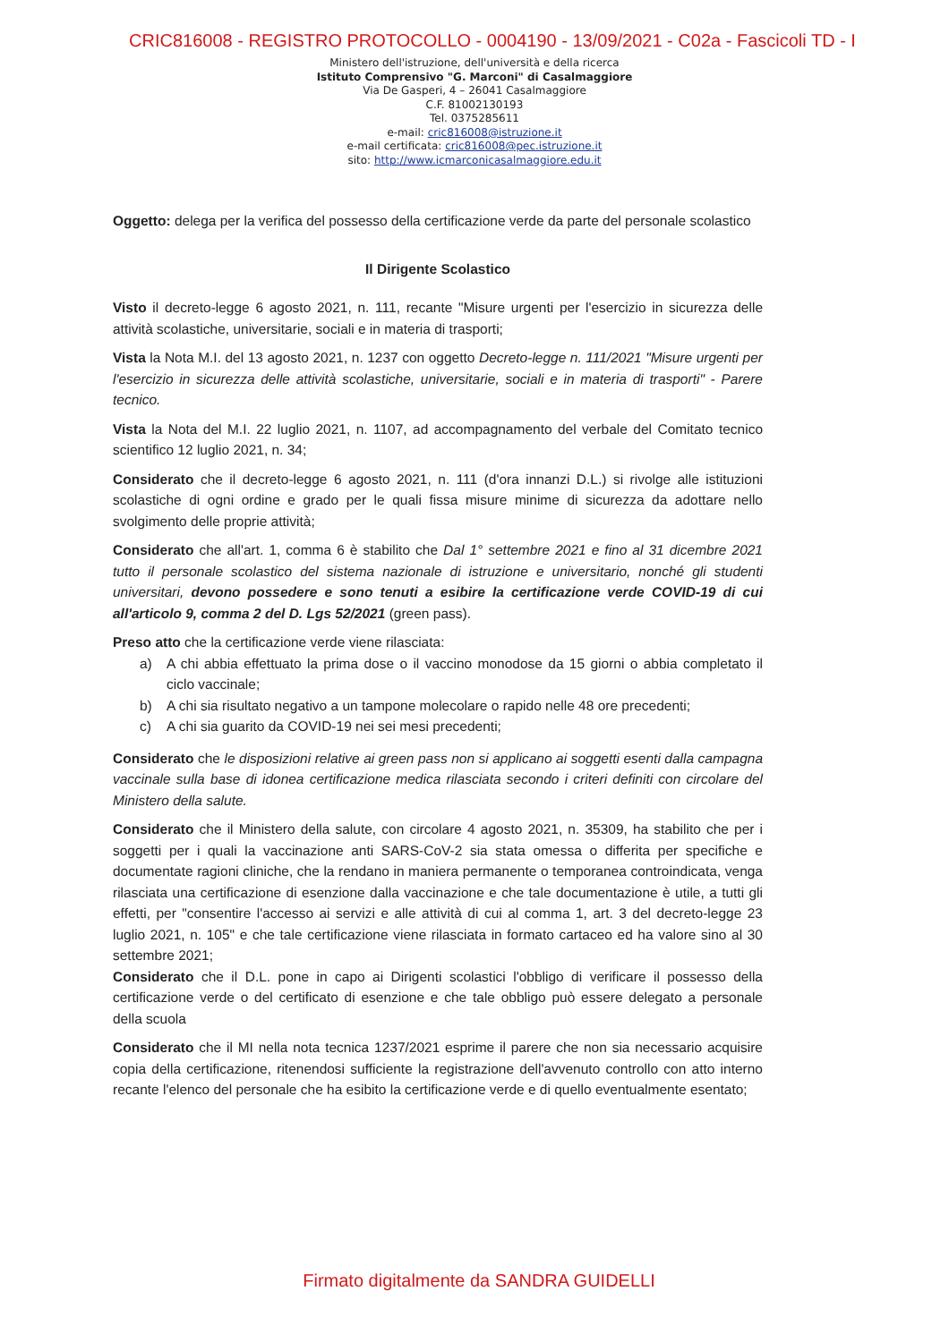CRIC816008 - REGISTRO PROTOCOLLO - 0004190 - 13/09/2021 - C02a - Fascicoli TD - I
Ministero dell'istruzione, dell'università e della ricerca
Istituto Comprensivo "G. Marconi" di Casalmaggiore
Via De Gasperi, 4 – 26041 Casalmaggiore
C.F. 81002130193
Tel. 0375285611
e-mail: cric816008@istruzione.it
e-mail certificata: cric816008@pec.istruzione.it
sito: http://www.icmarconicasalmaggiore.edu.it
Oggetto: delega per la verifica del possesso della certificazione verde da parte del personale scolastico
Il Dirigente Scolastico
Visto il decreto-legge 6 agosto 2021, n. 111, recante "Misure urgenti per l'esercizio in sicurezza delle attività scolastiche, universitarie, sociali e in materia di trasporti;
Vista la Nota M.I. del 13 agosto 2021, n. 1237 con oggetto Decreto-legge n. 111/2021 "Misure urgenti per l'esercizio in sicurezza delle attività scolastiche, universitarie, sociali e in materia di trasporti" - Parere tecnico.
Vista la Nota del M.I. 22 luglio 2021, n. 1107, ad accompagnamento del verbale del Comitato tecnico scientifico 12 luglio 2021, n. 34;
Considerato che il decreto-legge 6 agosto 2021, n. 111 (d'ora innanzi D.L.) si rivolge alle istituzioni scolastiche di ogni ordine e grado per le quali fissa misure minime di sicurezza da adottare nello svolgimento delle proprie attività;
Considerato che all'art. 1, comma 6 è stabilito che Dal 1° settembre 2021 e fino al 31 dicembre 2021 tutto il personale scolastico del sistema nazionale di istruzione e universitario, nonché gli studenti universitari, devono possedere e sono tenuti a esibire la certificazione verde COVID-19 di cui all'articolo 9, comma 2 del D. Lgs 52/2021 (green pass).
Preso atto che la certificazione verde viene rilasciata:
a) A chi abbia effettuato la prima dose o il vaccino monodose da 15 giorni o abbia completato il ciclo vaccinale;
b) A chi sia risultato negativo a un tampone molecolare o rapido nelle 48 ore precedenti;
c) A chi sia guarito da COVID-19 nei sei mesi precedenti;
Considerato che le disposizioni relative ai green pass non si applicano ai soggetti esenti dalla campagna vaccinale sulla base di idonea certificazione medica rilasciata secondo i criteri definiti con circolare del Ministero della salute.
Considerato che il Ministero della salute, con circolare 4 agosto 2021, n. 35309, ha stabilito che per i soggetti per i quali la vaccinazione anti SARS-CoV-2 sia stata omessa o differita per specifiche e documentate ragioni cliniche, che la rendano in maniera permanente o temporanea controindicata, venga rilasciata una certificazione di esenzione dalla vaccinazione e che tale documentazione è utile, a tutti gli effetti, per "consentire l'accesso ai servizi e alle attività di cui al comma 1, art. 3 del decreto-legge 23 luglio 2021, n. 105" e che tale certificazione viene rilasciata in formato cartaceo ed ha valore sino al 30 settembre 2021;
Considerato che il D.L. pone in capo ai Dirigenti scolastici l'obbligo di verificare il possesso della certificazione verde o del certificato di esenzione e che tale obbligo può essere delegato a personale della scuola
Considerato che il MI nella nota tecnica 1237/2021 esprime il parere che non sia necessario acquisire copia della certificazione, ritenendosi sufficiente la registrazione dell'avvenuto controllo con atto interno recante l'elenco del personale che ha esibito la certificazione verde e di quello eventualmente esentato;
Firmato digitalmente da SANDRA GUIDELLI